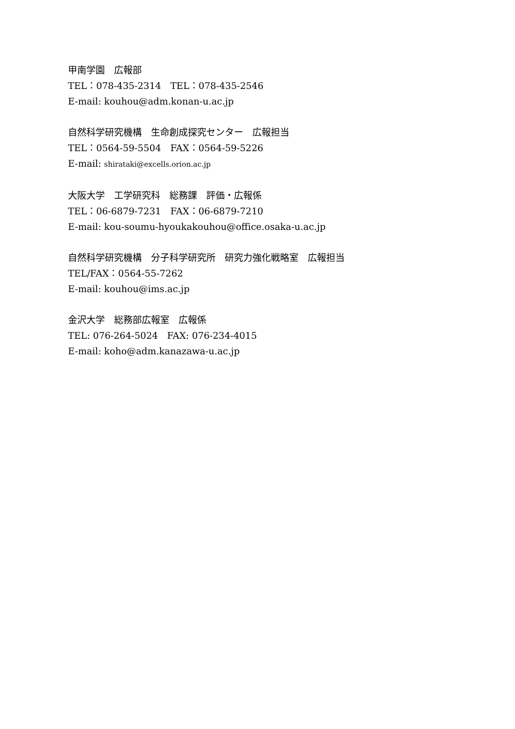甲南学園　広報部
TEL：078-435-2314　TEL：078-435-2546
E-mail: kouhou@adm.konan-u.ac.jp
自然科学研究機構　生命創成探究センター　広報担当
TEL：0564-59-5504　FAX：0564-59-5226
E-mail: shirataki@excells.orion.ac.jp
大阪大学　工学研究科　総務課　評価・広報係
TEL：06-6879-7231　FAX：06-6879-7210
E-mail: kou-soumu-hyoukakouhou@office.osaka-u.ac.jp
自然科学研究機構　分子科学研究所　研究力強化戦略室　広報担当
TEL/FAX：0564-55-7262
E-mail: kouhou@ims.ac.jp
金沢大学　総務部広報室　広報係
TEL: 076-264-5024　FAX: 076-234-4015
E-mail: koho@adm.kanazawa-u.ac.jp